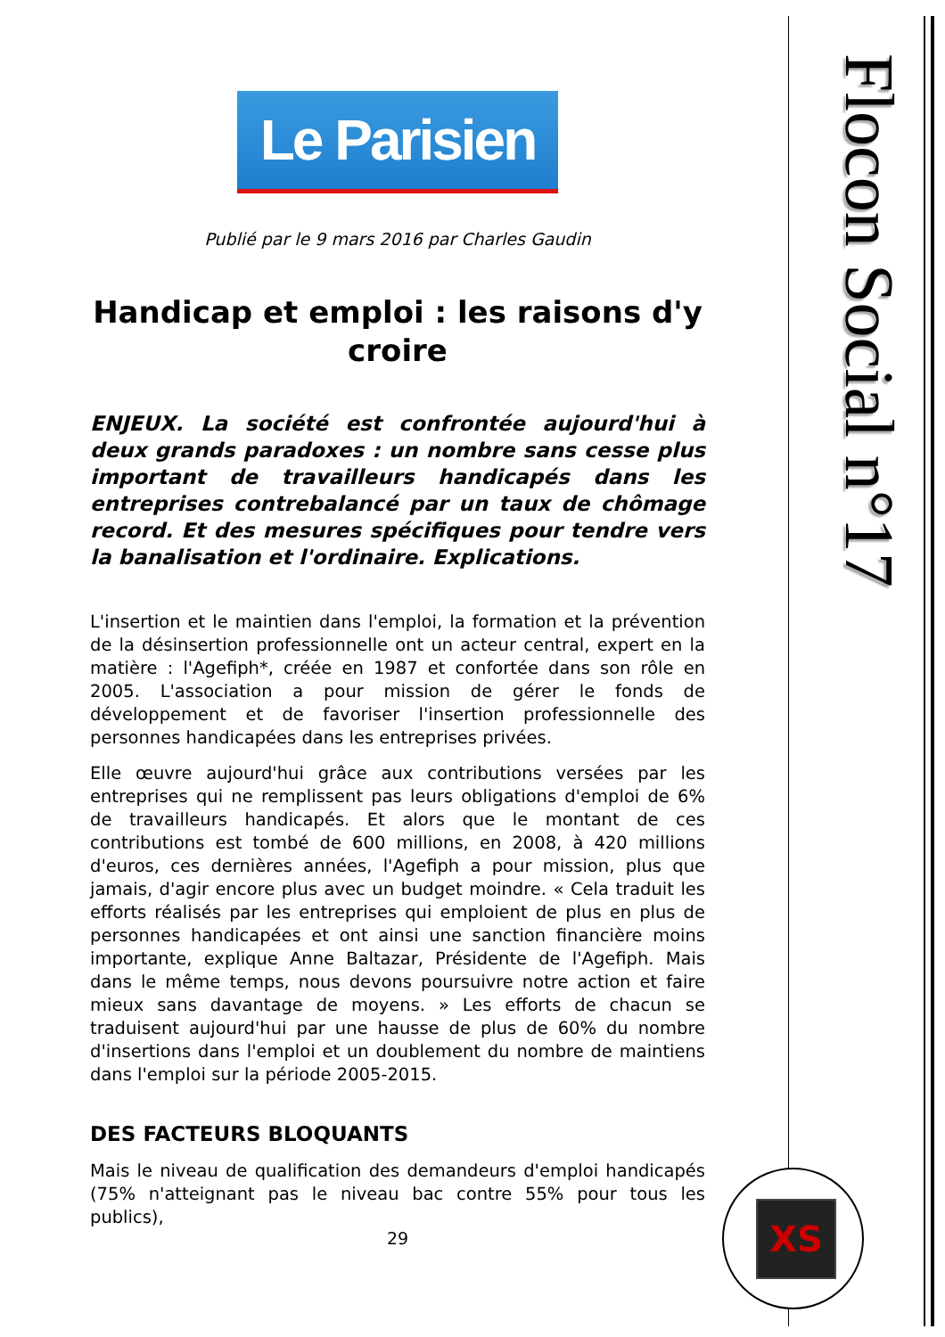Le Parisien
Publié par le 9 mars 2016 par Charles Gaudin
Handicap et emploi : les raisons d'y croire
ENJEUX. La société est confrontée aujourd'hui à deux grands paradoxes : un nombre sans cesse plus important de travailleurs handicapés dans les entreprises contrebalancé par un taux de chômage record. Et des mesures spécifiques pour tendre vers la banalisation et l'ordinaire. Explications.
L'insertion et le maintien dans l'emploi, la formation et la prévention de la désinsertion professionnelle ont un acteur central, expert en la matière : l'Agefiph*, créée en 1987 et confortée dans son rôle en 2005. L'association a pour mission de gérer le fonds de développement et de favoriser l'insertion professionnelle des personnes handicapées dans les entreprises privées.
Elle œuvre aujourd'hui grâce aux contributions versées par les entreprises qui ne remplissent pas leurs obligations d'emploi de 6% de travailleurs handicapés. Et alors que le montant de ces contributions est tombé de 600 millions, en 2008, à 420 millions d'euros, ces dernières années, l'Agefiph a pour mission, plus que jamais, d'agir encore plus avec un budget moindre. « Cela traduit les efforts réalisés par les entreprises qui emploient de plus en plus de personnes handicapées et ont ainsi une sanction financière moins importante, explique Anne Baltazar, Présidente de l'Agefiph. Mais dans le même temps, nous devons poursuivre notre action et faire mieux sans davantage de moyens. » Les efforts de chacun se traduisent aujourd'hui par une hausse de plus de 60% du nombre d'insertions dans l'emploi et un doublement du nombre de maintiens dans l'emploi sur la période 2005-2015.
DES FACTEURS BLOQUANTS
Mais le niveau de qualification des demandeurs d'emploi handicapés (75% n'atteignant pas le niveau bac contre 55% pour tous les publics),
29
Flocon Social n°17
XS